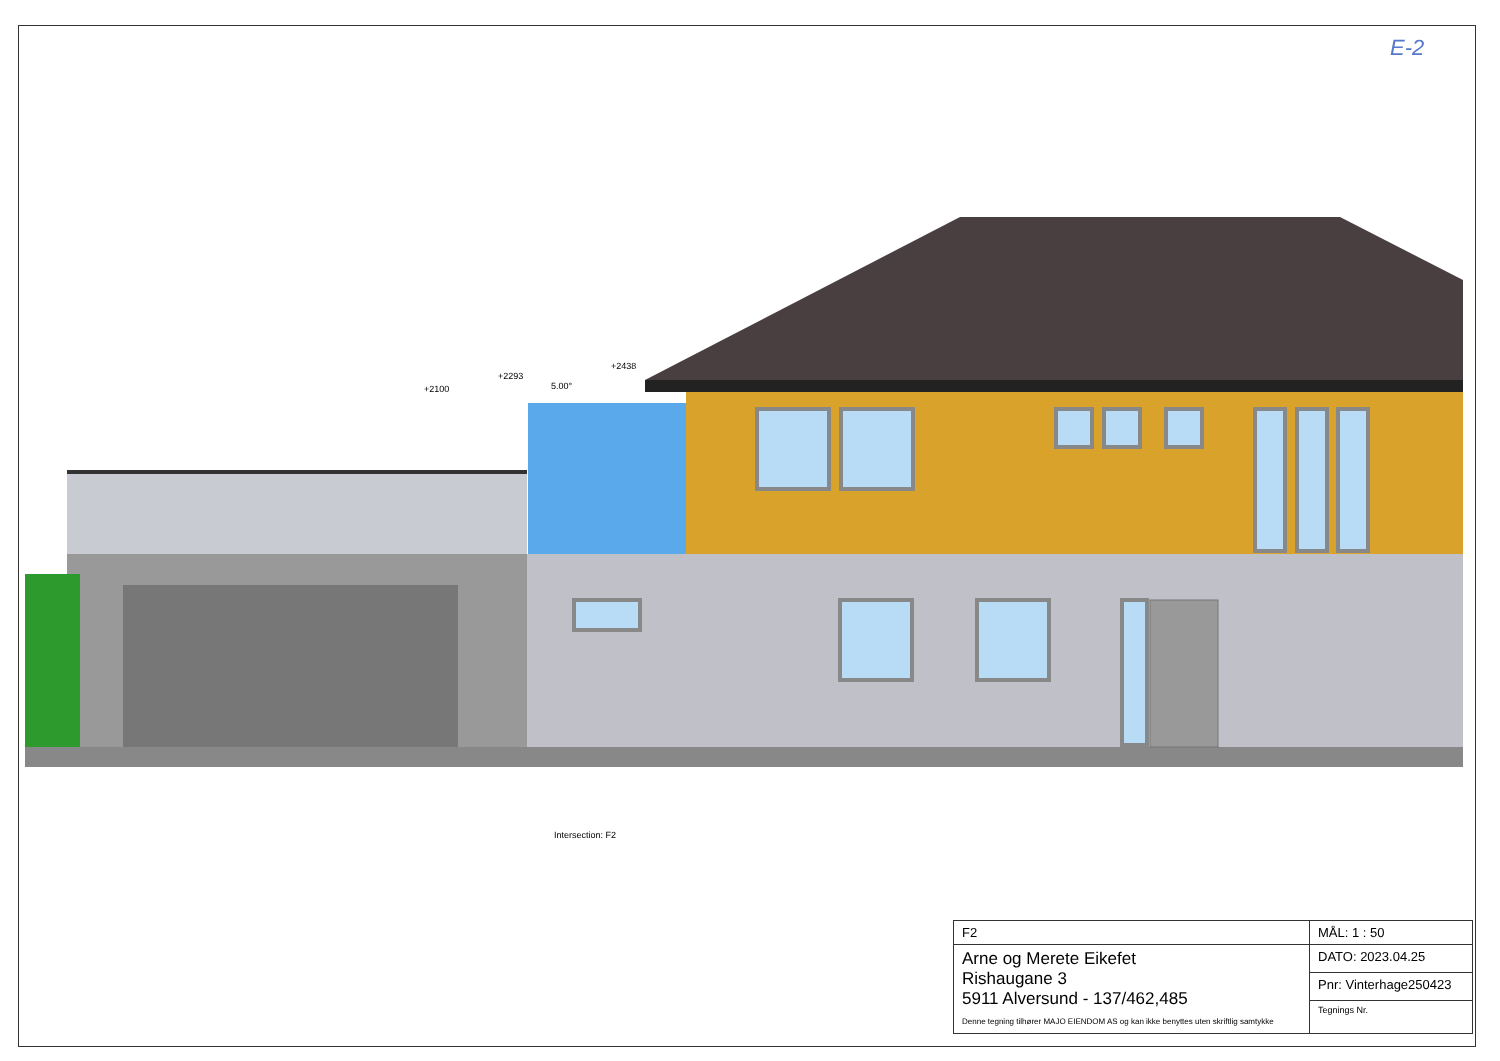E-2
+2100
+2293
5.00°
+2438
Intersection: F2
| F2 | MÅL: 1 : 50 |
| Arne og Merete Eikefet Rishaugane 3 5911 Alversund - 137/462,485 Denne tegning tilhører MAJO EIENDOM AS og kan ikke benyttes uten skriftlig samtykke | DATO: 2023.04.25 |
| | Pnr: Vinterhage250423 |
| | Tegnings Nr. |